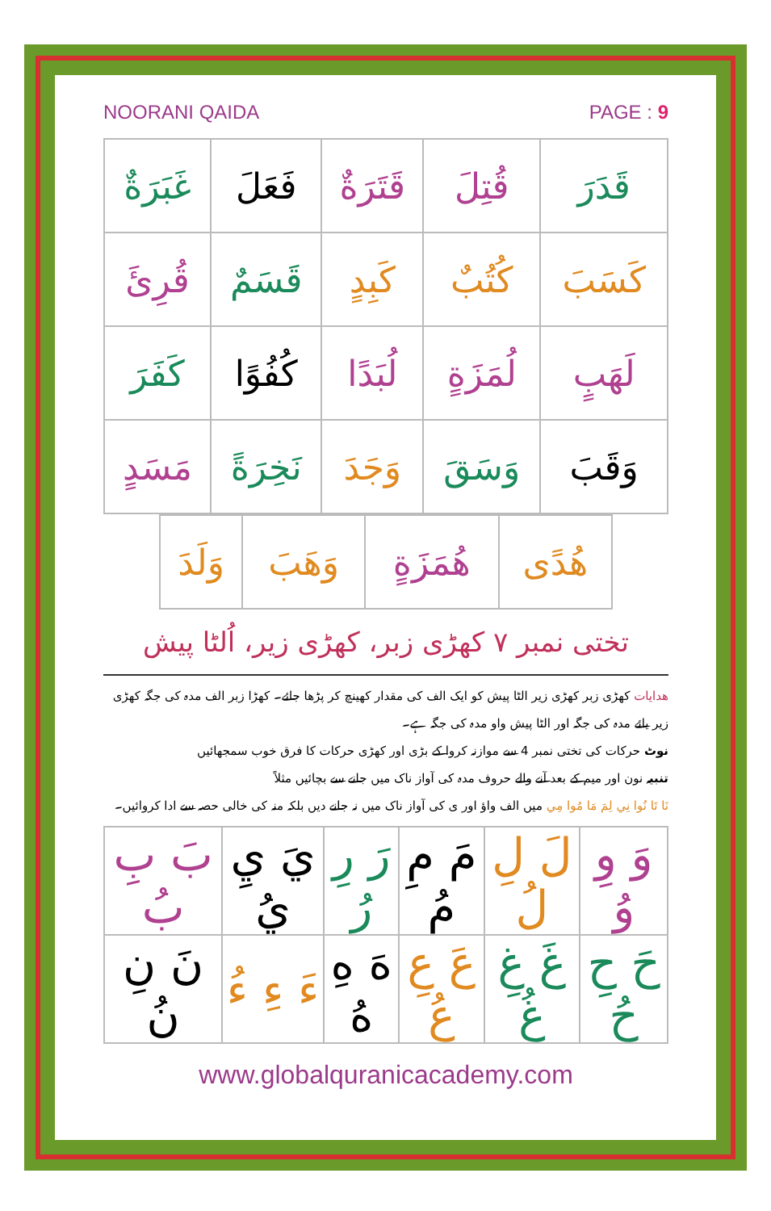NOORANI QAIDA PAGE : 9
| غَبَرَةٌ | فَعَلَ | قَتَرَةٌ | قُتِلَ | قَدَرَ |
| قُرِئَ | قَسَمٌ | كَبِدٍ | كُتُبٌ | كَسَبَ |
| كَفَرَ | كُفُوًا | لُبَدًا | لُمَزَةٍ | لَهَبٍ |
| مَسَدٍ | نَخِرَةً | وَجَدَ | وَسَقَ | وَقَبَ |
| | وَلَدَ | وَهَبَ | هُمَزَةٍ | هُدًى | |
تختی نمبر ٧ کھڑی زبر، کھڑی زیر، اُلٹا پیش
ھدایات کھڑی زبر کھڑی زیر الٹا پیش کو ایک الف کی مقدار کھینچ کر پڑھا جائے۔ کھڑا زبر الف مدہ کی جگہ کھڑی زیر یائے مدہ کی جگہ اور الٹا پیش واو مدہ کی جگہ ہے۔
نوٹ حرکات کی تختی نمبر 4 سے موازنہ کروا کے بڑی اور کھڑی حرکات کا فرق خوب سمجھائیں
تنبیہ نون اور میم کے بعد آنے والے حروف مدہ کی آواز ناک میں جانے سے بچائیں مثلاً
نَا تَا نُوا نِي لِمَ مَا مُوا مِي میں الف واؤ اور ی کی آواز ناک میں نہ جانے دیں بلکہ منہ کی خالی حصہ سے ادا کروائیں۔
| بَ بِ بُ | يَ يِ يُ | رَ رِ رُ | مَ مِ مُ | لَ لِ لُ | وَ وِ وُ |
| نَ نِ نُ | ءَ ءِ ءُ | هَ هِ هُ | عَ عِ عُ | غَ غِ غُ | حَ حِ حُ |
www.globalquranicacademy.com